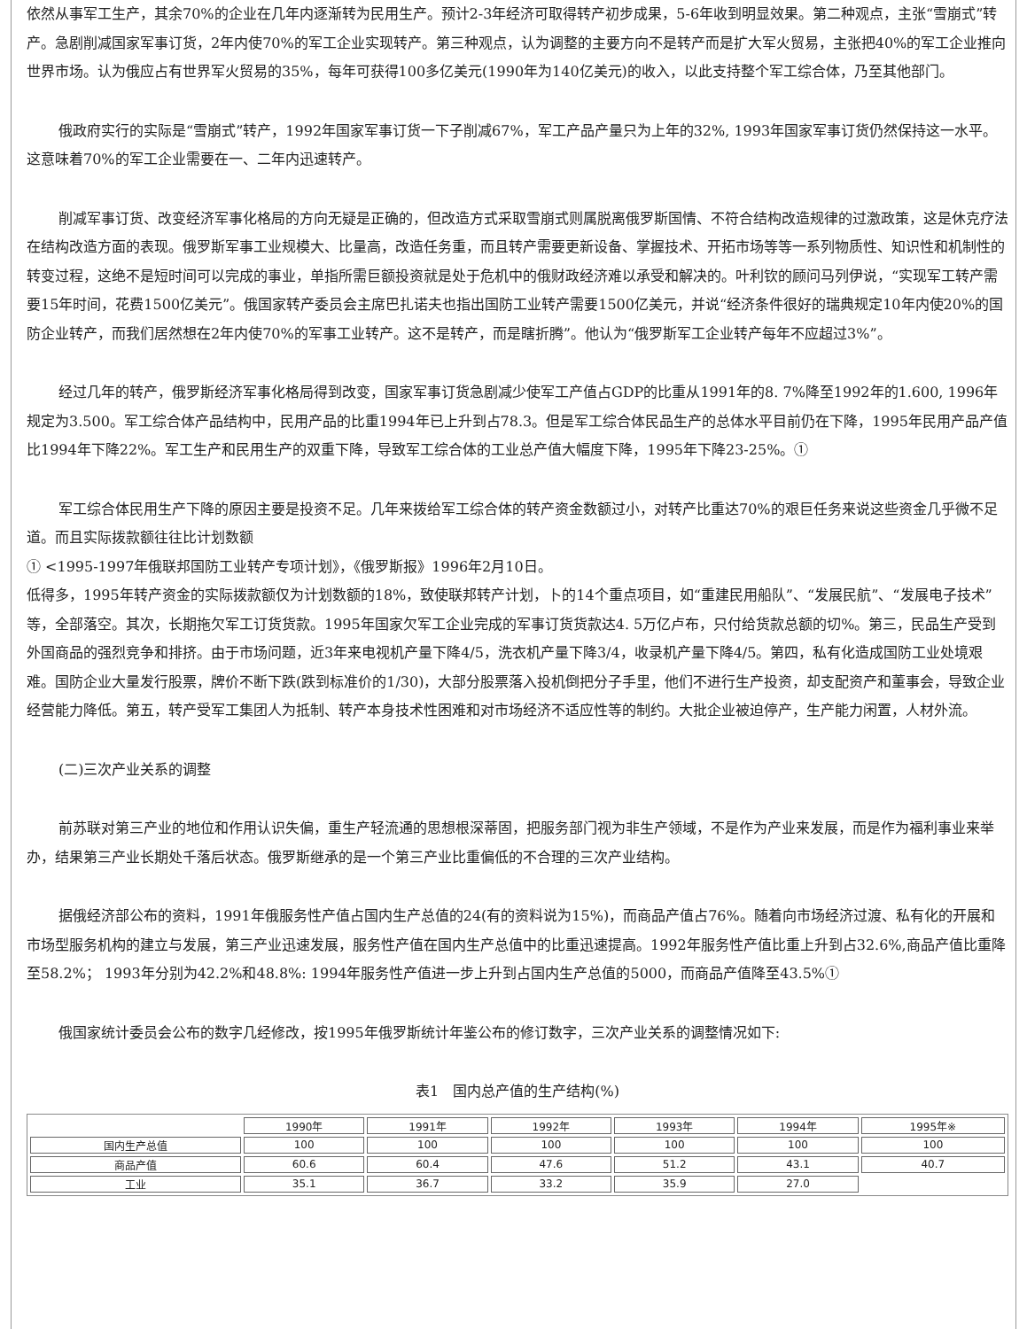依然从事军工生产，其余70%的企业在几年内逐渐转为民用生产。预计2-3年经济可取得转产初步成果，5-6年收到明显效果。第二种观点，主张“雪崩式”转产。急剧削减国家军事订货，2年内使70%的军工企业实现转产。第三种观点，认为调整的主要方向不是转产而是扩大军火贸易，主张把40%的军工企业推向世界市场。认为俄应占有世界军火贸易的35%，每年可获得100多亿美元(1990年为140亿美元)的收入，以此支持整个军工综合体，乃至其他部门。
俄政府实行的实际是“雪崩式”转产，1992年国家军事订货一下子削减67%，军工产品产量只为上年的32%, 1993年国家军事订货仍然保持这一水平。这意味着70%的军工企业需要在一、二年内迅速转产。
削减军事订货、改变经济军事化格局的方向无疑是正确的，但改造方式采取雪崩式则属脱离俄罗斯国情、不符合结构改造规律的过激政策，这是休克疗法在结构改造方面的表现。俄罗斯军事工业规模大、比量高，改造任务重，而且转产需要更新设备、掌握技术、开拓市场等等一系列物质性、知识性和机制性的转变过程，这绝不是短时间可以完成的事业，单指所需巨额投资就是处于危机中的俄财政经济难以承受和解决的。叶利钦的顾问马列伊说，“实现军工转产需要15年时间，花费1500亿美元”。俄国家转产委员会主席巴扎诺夫也指出国防工业转产需要1500亿美元，并说“经济条件很好的瑞典规定10年内使20%的国防企业转产，而我们居然想在2年内使70%的军事工业转产。这不是转产，而是瞎折腾”。他认为“俄罗斯军工企业转产每年不应超过3%”。
经过几年的转产，俄罗斯经济军事化格局得到改变，国家军事订货急剧减少使军工产值占GDP的比重从1991年的8. 7%降至1992年的1.600, 1996年规定为3.500。军工综合体产品结构中，民用产品的比重1994年已上升到占78.3。但是军工综合体民品生产的总体水平目前仍在下降，1995年民用产品产值比1994年下降22%。军工生产和民用生产的双重下降，导致军工综合体的工业总产值大幅度下降，1995年下降23-25%。①
军工综合体民用生产下降的原因主要是投资不足。几年来拨给军工综合体的转产资金数额过小，对转产比重达70%的艰巨任务来说这些资金几乎微不足道。而且实际拨款额往往比计划数额
① <1995-1997年俄联邦国防工业转产专项计划》，《俄罗斯报》1996年2月10日。
低得多，1995年转产资金的实际拨款额仅为计划数额的18%，致使联邦转产计划，卜的14个重点项目，如“重建民用船队”、“发展民航”、“发展电子技术”等，全部落空。其次，长期拖欠军工订货货款。1995年国家欠军工企业完成的军事订货货款达4. 5万亿卢布，只付给货款总额的切%。第三，民品生产受到外国商品的强烈竞争和排挤。由于市场问题，近3年来电视机产量下降4/5，洗衣机产量下降3/4，收录机产量下降4/5。第四，私有化造成国防工业处境艰难。国防企业大量发行股票，牌价不断下跌(跌到标准价的1/30)，大部分股票落入投机倒把分子手里，他们不进行生产投资，却支配资产和董事会，导致企业经营能力降低。第五，转产受军工集团人为抵制、转产本身技术性困难和对市场经济不适应性等的制约。大批企业被迫停产，生产能力闲置，人材外流。
(二)三次产业关系的调整
前苏联对第三产业的地位和作用认识失偏，重生产轻流通的思想根深蒂固，把服务部门视为非生产领域，不是作为产业来发展，而是作为福利事业来举办，结果第三产业长期处千落后状态。俄罗斯继承的是一个第三产业比重偏低的不合理的三次产业结构。
据俄经济部公布的资料，1991年俄服务性产值占国内生产总值的24(有的资料说为15%)，而商品产值占76%。随着向市场经济过渡、私有化的开展和市场型服务机构的建立与发展，第三产业迅速发展，服务性产值在国内生产总值中的比重迅速提高。1992年服务性产值比重上升到占32.6%,商品产值比重降至58.2%； 1993年分别为42.2%和48.8%: 1994年服务性产值进一步上升到占国内生产总值的5000，而商品产值降至43.5%①
俄国家统计委员会公布的数字几经修改，按1995年俄罗斯统计年鉴公布的修订数字，三次产业关系的调整情况如下:
表1　国内总产值的生产结构(%)
| | 1990年 | 1991年 | 1992年 | 1993年 | 1994年 | 1995年※ |
| 国内生产总值 | 100 | 100 | 100 | 100 | 100 | 100 |
| 商品产值 | 60.6 | 60.4 | 47.6 | 51.2 | 43.1 | 40.7 |
| 工业 | 35.1 | 36.7 | 33.2 | 35.9 | 27.0 | |